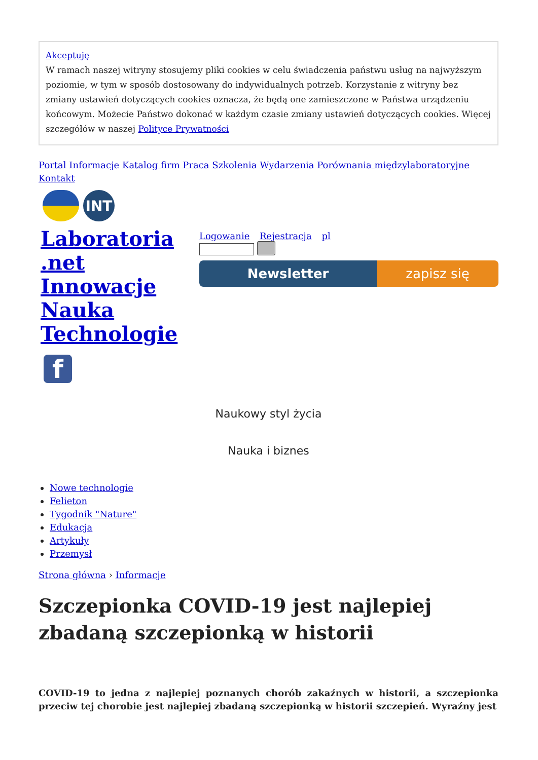Akceptuję
W ramach naszej witryny stosujemy pliki cookies w celu świadczenia państwu usług na najwyższym poziomie, w tym w sposób dostosowany do indywidualnych potrzeb. Korzystanie z witryny bez zmiany ustawień dotyczących cookies oznacza, że będą one zamieszczone w Państwa urządzeniu końcowym. Możecie Państwo dokonać w każdym czasie zmiany ustawień dotyczących cookies. Więcej szczegółów w naszej Polityce Prywatności
Portal Informacje Katalog firm Praca Szkolenia Wydarzenia Porównania międzylaboratoryjne Kontakt
INT
Laboratoria .net Innowacje Nauka Technologie
Logowanie Rejestracja pl
Newsletter zapisz się
f
Naukowy styl życia
Nauka i biznes
Nowe technologie
Felieton
Tygodnik "Nature"
Edukacja
Artykuły
Przemysł
Strona główna › Informacje
Szczepionka COVID-19 jest najlepiej zbadaną szczepionką w historii
COVID-19 to jedna z najlepiej poznanych chorób zakaźnych w historii, a szczepionka przeciw tej chorobie jest najlepiej zbadaną szczepionką w historii szczepień. Wyraźny jest